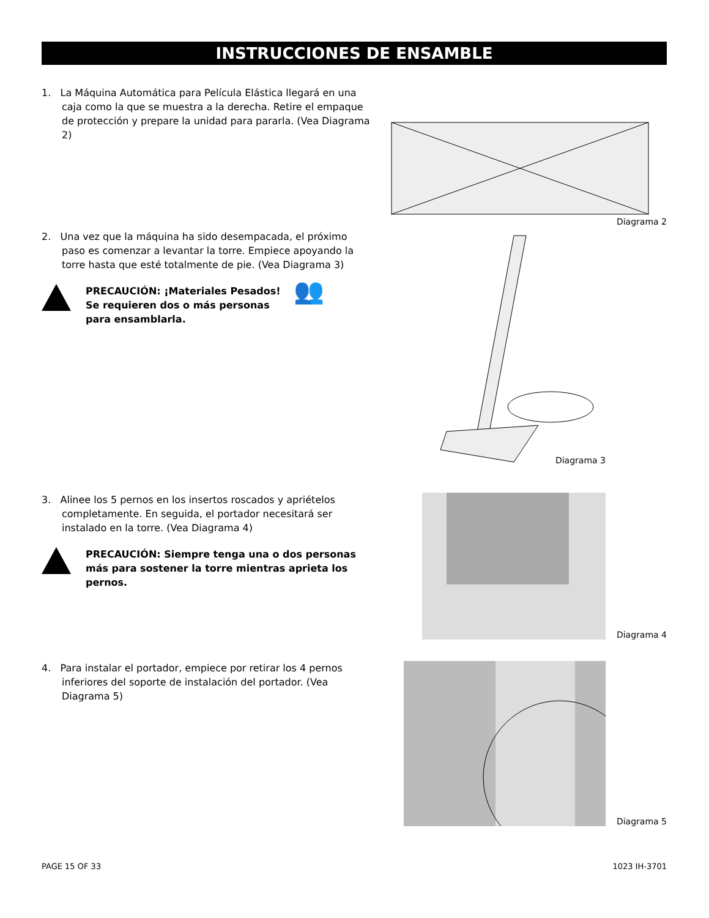INSTRUCCIONES DE ENSAMBLE
1. La Máquina Automática para Película Elástica llegará en una caja como la que se muestra a la derecha. Retire el empaque de protección y prepare la unidad para pararla. (Vea Diagrama 2)
Diagrama 2
2. Una vez que la máquina ha sido desempacada, el próximo paso es comenzar a levantar la torre. Empiece apoyando la torre hasta que esté totalmente de pie. (Vea Diagrama 3)
PRECAUCIÓN: ¡Materiales Pesados! Se requieren dos o más personas para ensamblarla.
👥
Diagrama 3
3. Alinee los 5 pernos en los insertos roscados y apriételos completamente. En seguida, el portador necesitará ser instalado en la torre. (Vea Diagrama 4)
PRECAUCIÓN: Siempre tenga una o dos personas más para sostener la torre mientras aprieta los pernos.
Diagrama 4
4. Para instalar el portador, empiece por retirar los 4 pernos inferiores del soporte de instalación del portador. (Vea Diagrama 5)
Diagrama 5
PAGE 15 OF 33 1023 IH-3701